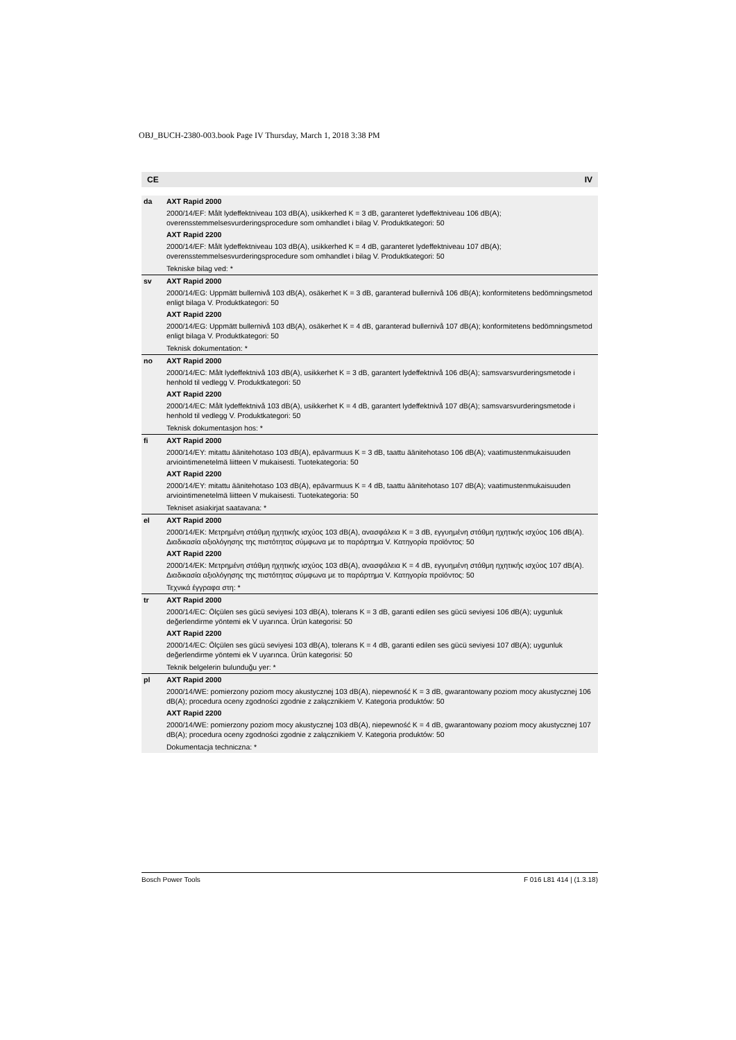OBJ_BUCH-2380-003.book Page IV Thursday, March 1, 2018 3:38 PM
CE IV
| da | AXT Rapid 2000 2000/14/EF: Målt lydeffektniveau 103 dB(A), usikkerhed K = 3 dB, garanteret lydeffektniveau 106 dB(A); overensstemmelsesvurderingsprocedure som omhandlet i bilag V. Produktkategori: 50 AXT Rapid 2200 2000/14/EF: Målt lydeffektniveau 103 dB(A), usikkerhed K = 4 dB, garanteret lydeffektniveau 107 dB(A); overensstemmelsesvurderingsprocedure som omhandlet i bilag V. Produktkategori: 50 Tekniske bilag ved: * |
| sv | AXT Rapid 2000 2000/14/EG: Uppmätt bullernivå 103 dB(A), osäkerhet K = 3 dB, garanterad bullernivå 106 dB(A); konformitetens bedömningsmetod enligt bilaga V. Produktkategori: 50 AXT Rapid 2200 2000/14/EG: Uppmätt bullernivå 103 dB(A), osäkerhet K = 4 dB, garanterad bullernivå 107 dB(A); konformitetens bedömningsmetod enligt bilaga V. Produktkategori: 50 Teknisk dokumentation: * |
| no | AXT Rapid 2000 2000/14/EC: Målt lydeffektnivå 103 dB(A), usikkerhet K = 3 dB, garantert lydeffektnivå 106 dB(A); samsvarsvurderingsmetode i henhold til vedlegg V. Produktkategori: 50 AXT Rapid 2200 2000/14/EC: Målt lydeffektnivå 103 dB(A), usikkerhet K = 4 dB, garantert lydeffektnivå 107 dB(A); samsvarsvurderingsmetode i henhold til vedlegg V. Produktkategori: 50 Teknisk dokumentasjon hos: * |
| fi | AXT Rapid 2000 2000/14/EY: mitattu äänitehotaso 103 dB(A), epävarmuus K = 3 dB, taattu äänitehotaso 106 dB(A); vaatimustenmukaisuuden arviointimenetelmä liitteen V mukaisesti. Tuotekategoria: 50 AXT Rapid 2200 2000/14/EY: mitattu äänitehotaso 103 dB(A), epävarmuus K = 4 dB, taattu äänitehotaso 107 dB(A); vaatimustenmukaisuuden arviointimenetelmä liitteen V mukaisesti. Tuotekategoria: 50 Tekniset asiakirjat saatavana: * |
| el | AXT Rapid 2000 2000/14/EK: Μετρημένη στάθμη ηχητικής ισχύος 103 dB(A), ανασφάλεια K = 3 dB, εγγυημένη στάθμη ηχητικής ισχύος 106 dB(A). Διαδικασία αξιολόγησης της πιστότητας σύμφωνα με το παράρτημα V. Κατηγορία προϊόντος: 50 AXT Rapid 2200 2000/14/EK: Μετρημένη στάθμη ηχητικής ισχύος 103 dB(A), ανασφάλεια K = 4 dB, εγγυημένη στάθμη ηχητικής ισχύος 107 dB(A). Διαδικασία αξιολόγησης της πιστότητας σύμφωνα με το παράρτημα V. Κατηγορία προϊόντος: 50 Τεχνικά έγγραφα στη: * |
| tr | AXT Rapid 2000 2000/14/EC: Ölçülen ses gücü seviyesi 103 dB(A), tolerans K = 3 dB, garanti edilen ses gücü seviyesi 106 dB(A); uygunluk değerlendirme yöntemi ek V uyarınca. Ürün kategorisi: 50 AXT Rapid 2200 2000/14/EC: Ölçülen ses gücü seviyesi 103 dB(A), tolerans K = 4 dB, garanti edilen ses gücü seviyesi 107 dB(A); uygunluk değerlendirme yöntemi ek V uyarınca. Ürün kategorisi: 50 Teknik belgelerin bulunduğu yer: * |
| pl | AXT Rapid 2000 2000/14/WE: pomierzony poziom mocy akustycznej 103 dB(A), niepewność K = 3 dB, gwarantowany poziom mocy akustycznej 106 dB(A); procedura oceny zgodności zgodnie z załącznikiem V. Kategoria produktów: 50 AXT Rapid 2200 2000/14/WE: pomierzony poziom mocy akustycznej 103 dB(A), niepewność K = 4 dB, gwarantowany poziom mocy akustycznej 107 dB(A); procedura oceny zgodności zgodnie z załącznikiem V. Kategoria produktów: 50 Dokumentacja techniczna: * |
Bosch Power Tools F 016 L81 414 | (1.3.18)